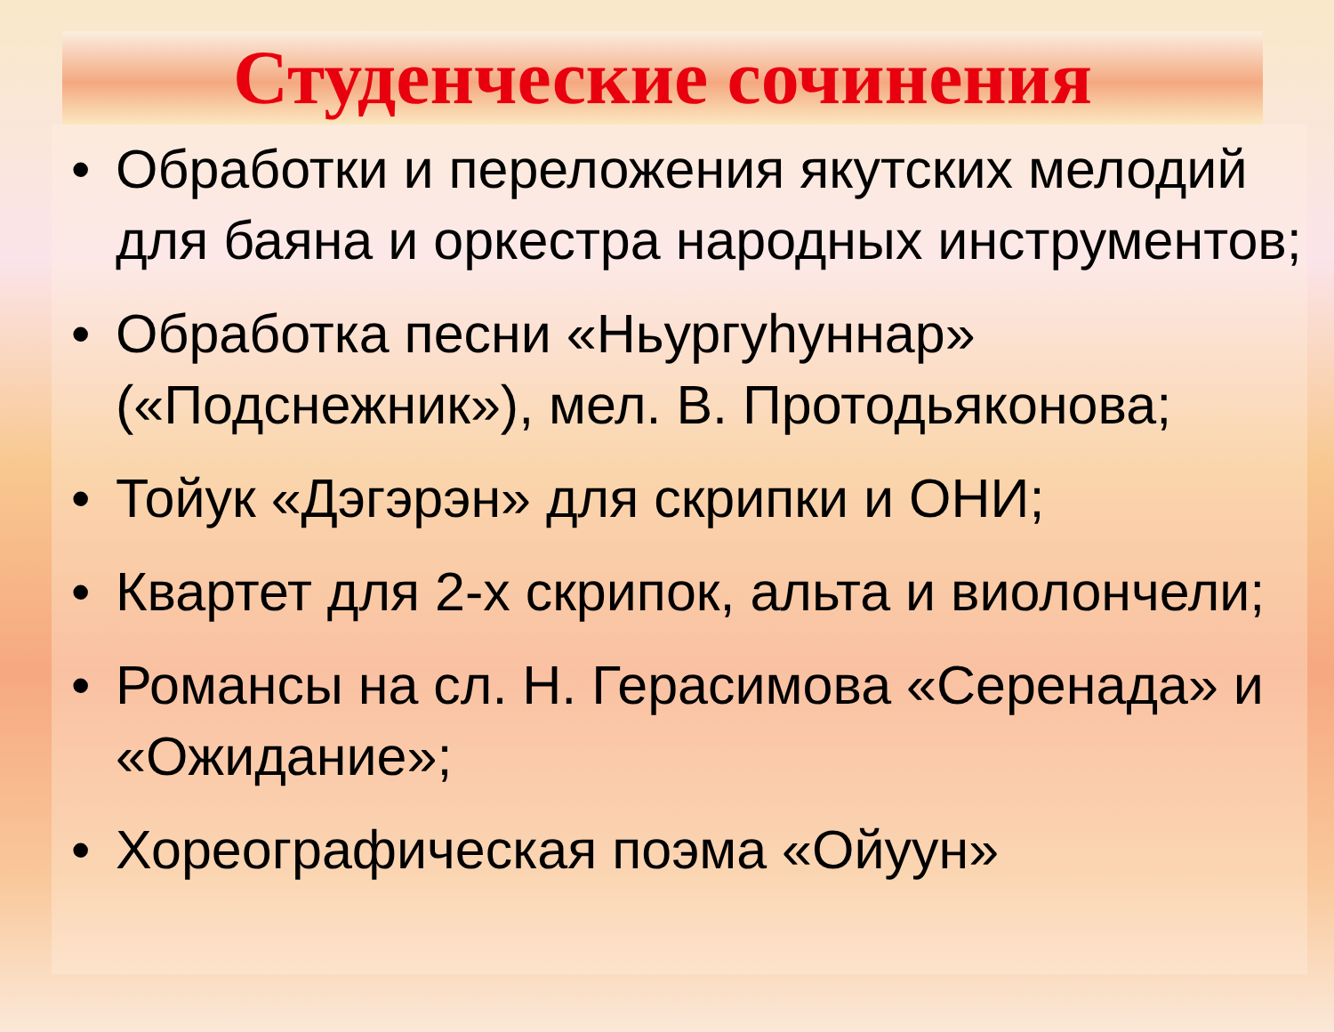Студенческие сочинения
• Обработки и переложения якутских мелодий для баяна и оркестра народных инструментов;
• Обработка песни «Ньургуһуннар» («Подснежник»), мел. В. Протодьяконова;
• Тойук «Дэгэрэн» для скрипки и ОНИ;
• Квартет для 2-х скрипок, альта и виолончели;
• Романсы на сл. Н. Герасимова «Серенада» и «Ожидание»;
• Хореографическая поэма «Ойуун»